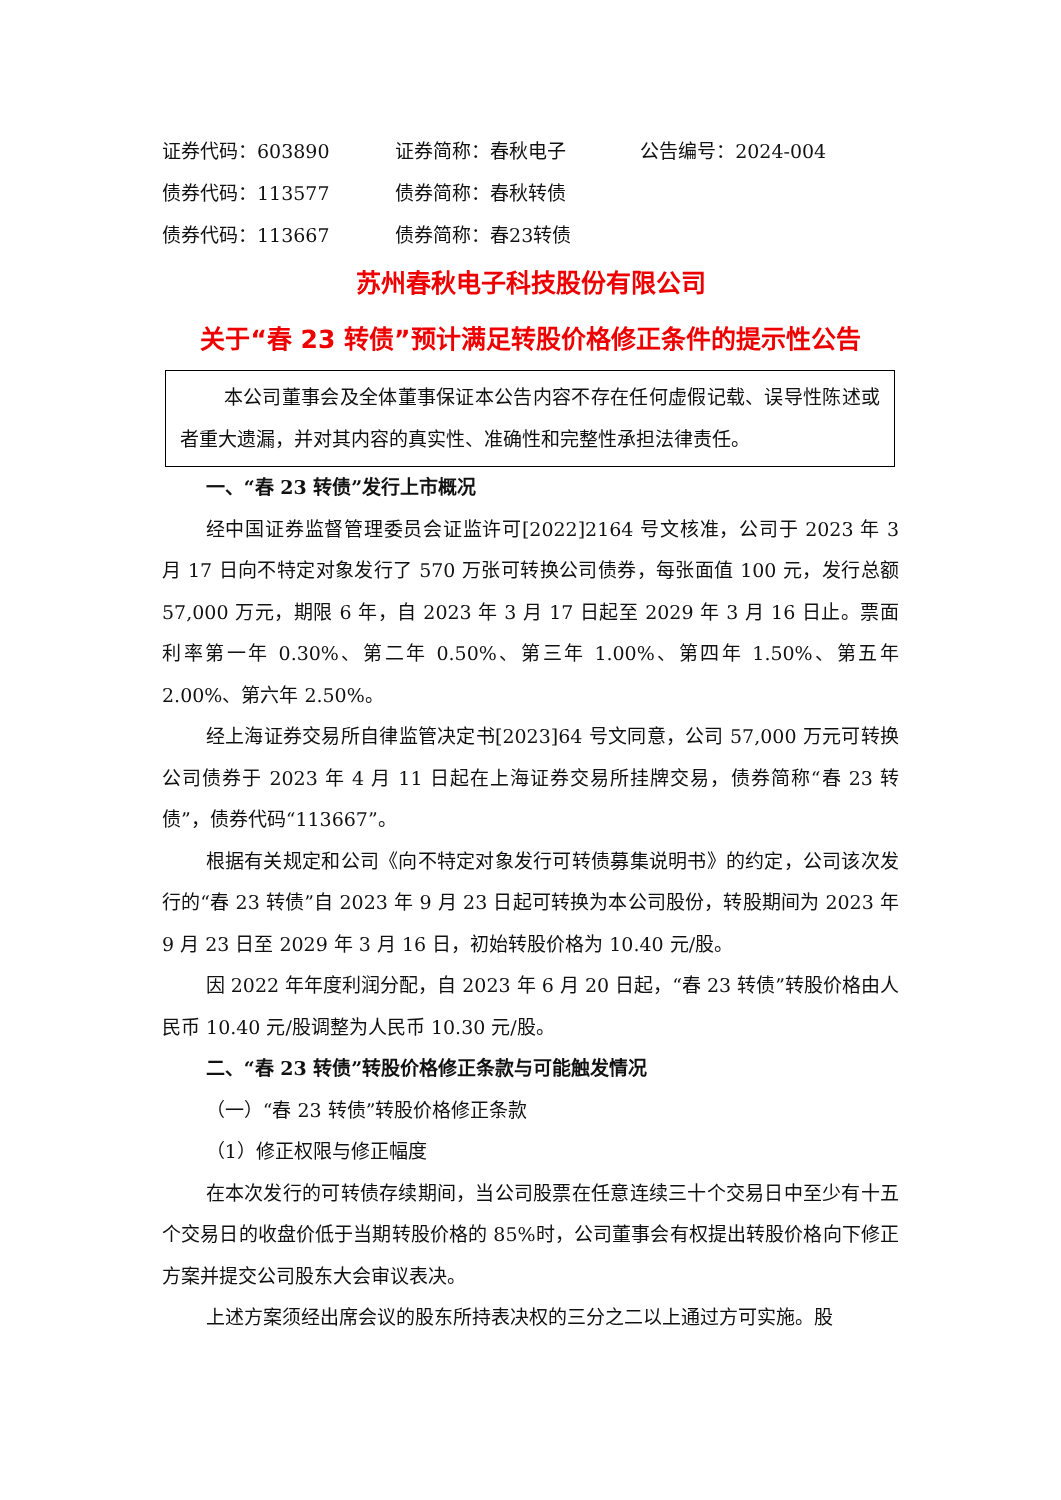| 证券代码：603890 | 证券简称：春秋电子 | 公告编号：2024-004 |
| 债券代码：113577 | 债券简称：春秋转债 | |
| 债券代码：113667 | 债券简称：春23转债 | |
苏州春秋电子科技股份有限公司
关于“春 23 转债”预计满足转股价格修正条件的提示性公告
本公司董事会及全体董事保证本公告内容不存在任何虚假记载、误导性陈述或者重大遗漏，并对其内容的真实性、准确性和完整性承担法律责任。
一、“春 23 转债”发行上市概况
经中国证券监督管理委员会证监许可[2022]2164 号文核准，公司于 2023 年 3 月 17 日向不特定对象发行了 570 万张可转换公司债券，每张面值 100 元，发行总额 57,000 万元，期限 6 年，自 2023 年 3 月 17 日起至 2029 年 3 月 16 日止。票面利率第一年 0.30%、第二年 0.50%、第三年 1.00%、第四年 1.50%、第五年 2.00%、第六年 2.50%。
经上海证券交易所自律监管决定书[2023]64 号文同意，公司 57,000 万元可转换公司债券于 2023 年 4 月 11 日起在上海证券交易所挂牌交易，债券简称“春 23 转债”，债券代码“113667”。
根据有关规定和公司《向不特定对象发行可转债募集说明书》的约定，公司该次发行的“春 23 转债”自 2023 年 9 月 23 日起可转换为本公司股份，转股期间为 2023 年 9 月 23 日至 2029 年 3 月 16 日，初始转股价格为 10.40 元/股。
因 2022 年年度利润分配，自 2023 年 6 月 20 日起，“春 23 转债”转股价格由人民币 10.40 元/股调整为人民币 10.30 元/股。
二、“春 23 转债”转股价格修正条款与可能触发情况
（一）“春 23 转债”转股价格修正条款
（1）修正权限与修正幅度
在本次发行的可转债存续期间，当公司股票在任意连续三十个交易日中至少有十五个交易日的收盘价低于当期转股价格的 85%时，公司董事会有权提出转股价格向下修正方案并提交公司股东大会审议表决。
上述方案须经出席会议的股东所持表决权的三分之二以上通过方可实施。股